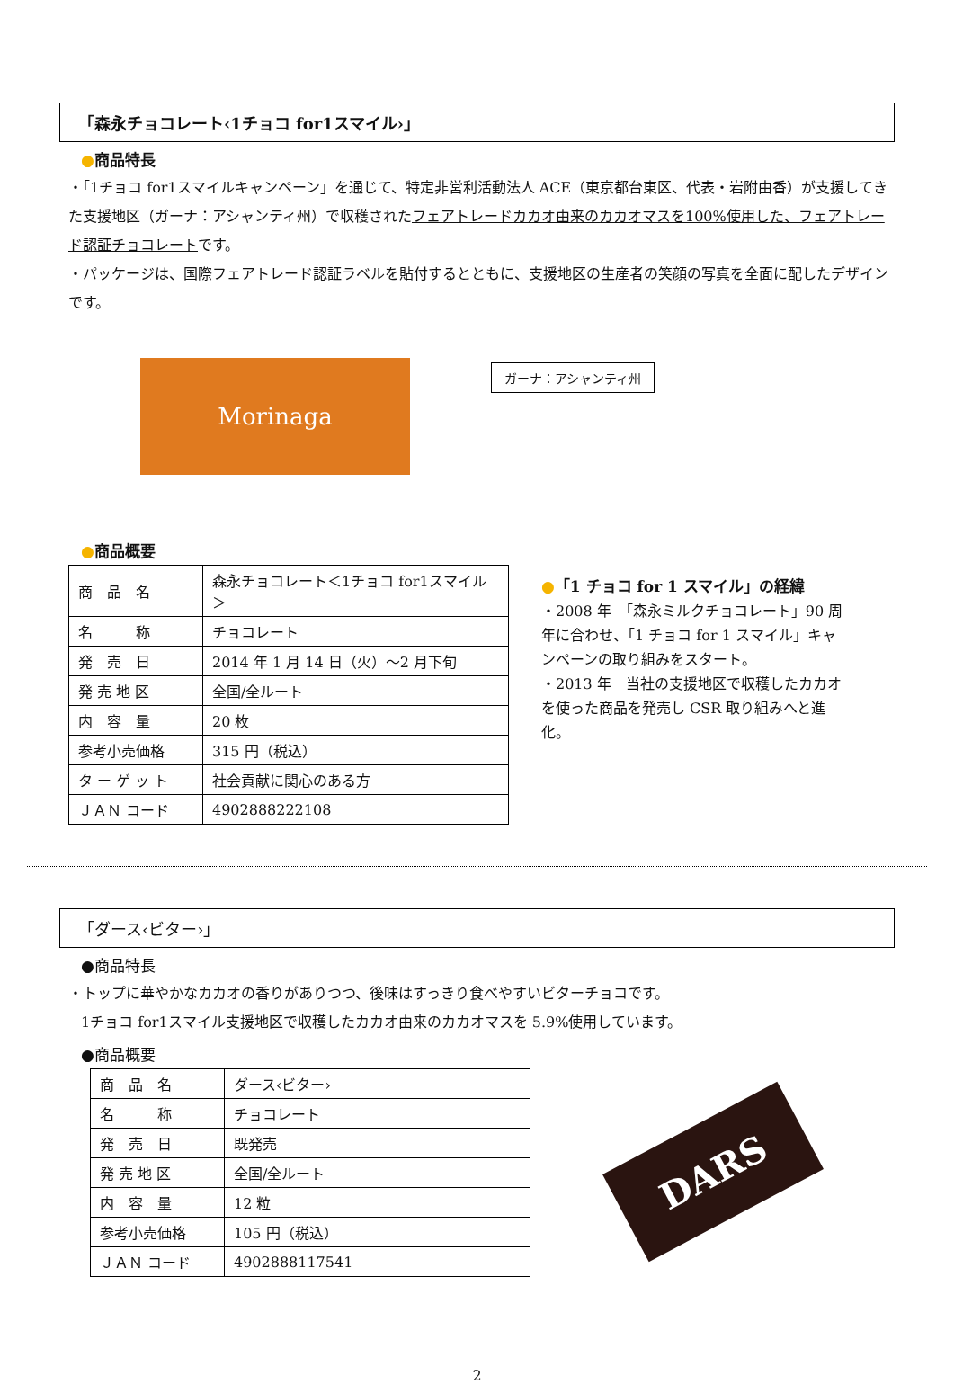「森永チョコレート‹1チョコ for1スマイル›」
●商品特長
・「1チョコ for1スマイルキャンペーン」を通じて、特定非営利活動法人 ACE（東京都台東区、代表・岩附由香）が支援してきた支援地区（ガーナ：アシャンティ州）で収穫されたフェアトレードカカオ由来のカカオマスを100%使用した、フェアトレード認証チョコレートです。
・パッケージは、国際フェアトレード認証ラベルを貼付するとともに、支援地区の生産者の笑顔の写真を全面に配したデザインです。
Morinaga
ガーナ：アシャンティ州
●商品概要
| 商 品 名 | 森永チョコレート＜1チョコ for1スマイル＞ |
| 名 称 | チョコレート |
| 発 売 日 | 2014 年 1 月 14 日（火）～2 月下旬 |
| 発 売 地 区 | 全国/全ルート |
| 内 容 量 | 20 枚 |
| 参考小売価格 | 315 円（税込） |
| タ ー ゲ ッ ト | 社会貢献に関心のある方 |
| ＪＡＮ コード | 4902888222108 |
●「1 チョコ for 1 スマイル」の経緯
・2008 年　「森永ミルクチョコレート」90 周年に合わせ、「1 チョコ for 1 スマイル」キャンペーンの取り組みをスタート。
・2013 年　当社の支援地区で収穫したカカオを使った商品を発売し CSR 取り組みへと進化。
「ダース‹ビター›」
●商品特長
・トップに華やかなカカオの香りがありつつ、後味はすっきり食べやすいビターチョコです。
1チョコ for1スマイル支援地区で収穫したカカオ由来のカカオマスを 5.9%使用しています。
●商品概要
| 商 品 名 | ダース‹ビター› |
| 名 称 | チョコレート |
| 発 売 日 | 既発売 |
| 発 売 地 区 | 全国/全ルート |
| 内 容 量 | 12 粒 |
| 参考小売価格 | 105 円（税込） |
| ＪＡＮ コード | 4902888117541 |
DARS
2